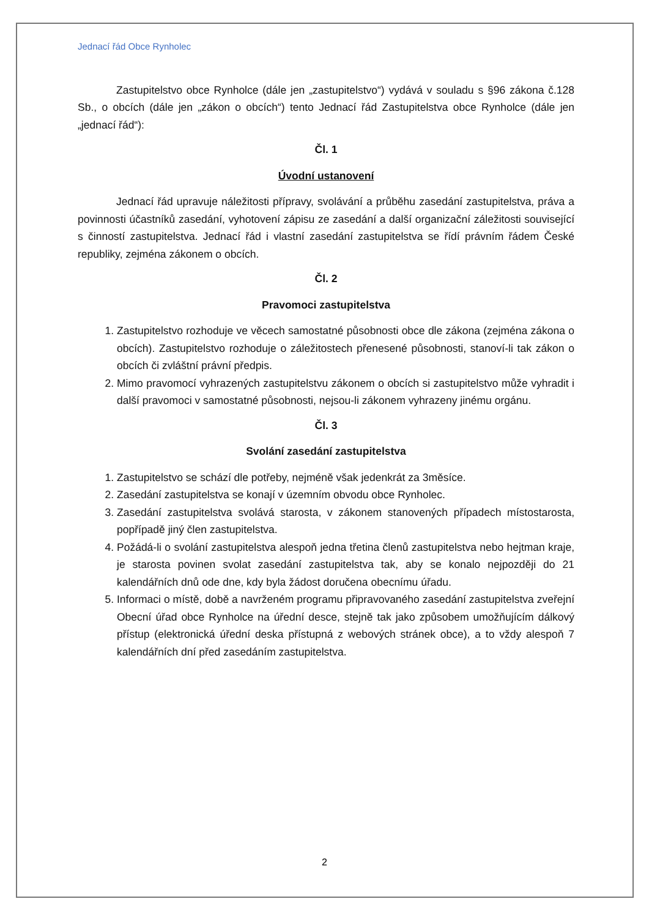Jednací řád Obce Rynholec
Zastupitelstvo obce Rynholce (dále jen „zastupitelstvo“) vydává v souladu s §96 zákona č.128 Sb., o obcích (dále jen „zákon o obcích“) tento Jednací řád Zastupitelstva obce Rynholce (dále jen „jednací řád“):
Čl. 1
Úvodní ustanovení
Jednací řád upravuje náležitosti přípravy, svolávání a průběhu zasedání zastupitelstva, práva a povinnosti účastníků zasedání, vyhotovení zápisu ze zasedání a další organizační záležitosti související s činností zastupitelstva. Jednací řád i vlastní zasedání zastupitelstva se řídí právním řádem České republiky, zejména zákonem o obcích.
Čl. 2
Pravomoci zastupitelstva
1. Zastupitelstvo rozhoduje ve věcech samostatné působnosti obce dle zákona (zejména zákona o obcích). Zastupitelstvo rozhoduje o záležitostech přenesené působnosti, stanoví-li tak zákon o obcích či zvláštní právní předpis.
2. Mimo pravomocí vyhrazených zastupitelstvu zákonem o obcích si zastupitelstvo může vyhradit i další pravomoci v samostatné působnosti, nejsou-li zákonem vyhrazeny jinému orgánu.
Čl. 3
Svolání zasedání zastupitelstva
1. Zastupitelstvo se schází dle potřeby, nejméně však jedenkrát za 3měsíce.
2. Zasedání zastupitelstva se konají v územním obvodu obce Rynholec.
3. Zasedání zastupitelstva svolává starosta, v zákonem stanovených případech místostarosta, popřípadě jiný člen zastupitelstva.
4. Požádá-li o svolání zastupitelstva alespoň jedna třetina členů zastupitelstva nebo hejtman kraje, je starosta povinen svolat zasedání zastupitelstva tak, aby se konalo nejpozději do 21 kalendářních dnů ode dne, kdy byla žádost doručena obecnímu úřadu.
5. Informaci o místě, době a navrženém programu připravovaného zasedání zastupitelstva zveřejní Obecní úřad obce Rynholce na úřední desce, stejně tak jako způsobem umožňujícím dálkový přístup (elektronická úřední deska přístupná z webových stránek obce), a to vždy alespoň 7 kalendářních dní před zasedáním zastupitelstva.
2